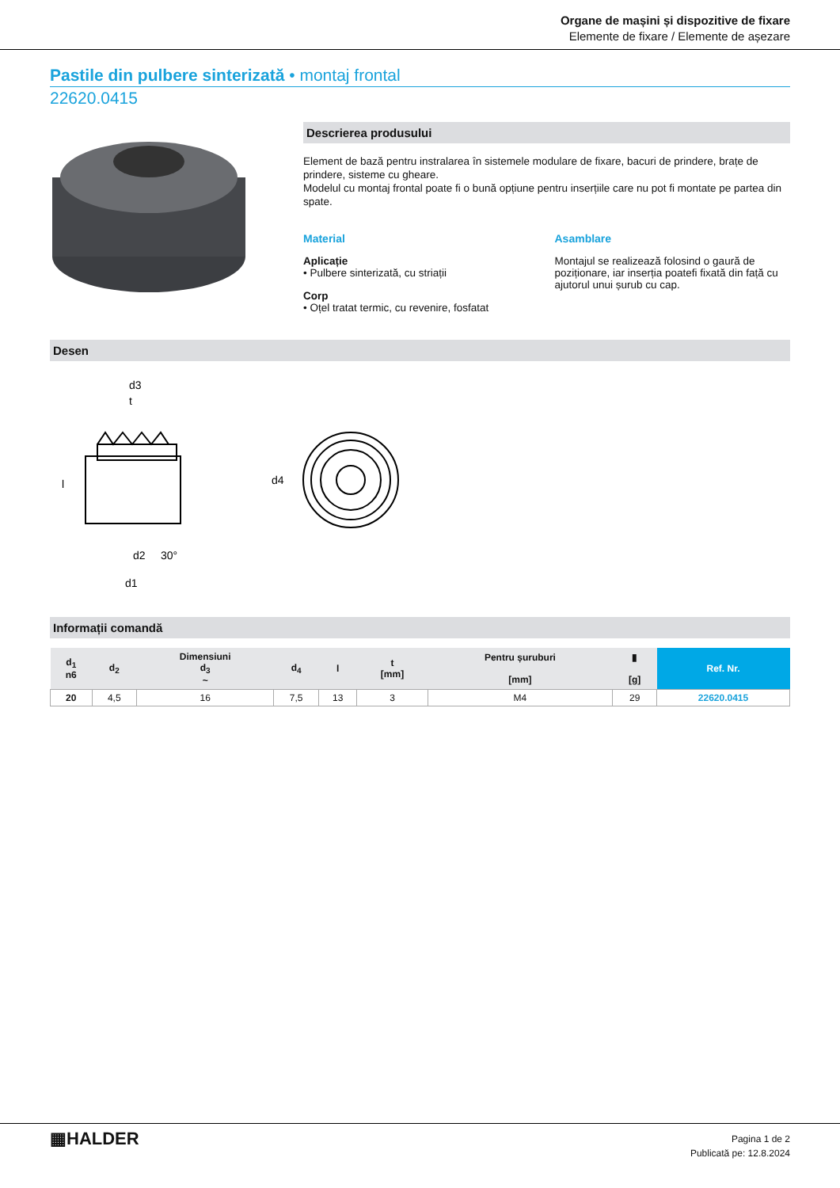Organe de mașini și dispozitive de fixare
Elemente de fixare / Elemente de așezare
Pastile din pulbere sinterizată • montaj frontal
22620.0415
Descrierea produsului
Element de bază pentru instralarea în sistemele modulare de fixare, bacuri de prindere, brațe de prindere, sisteme cu gheare.
Modelul cu montaj frontal poate fi o bună opțiune pentru inserțiile care nu pot fi montate pe partea din spate.
Material
Aplicație
• Pulbere sinterizată, cu striații
Corp
• Oțel tratat termic, cu revenire, fosfatat
Asamblare
Montajul se realizează folosind o gaură de poziționare, iar inserția poatefi fixată din față cu ajutorul unui șurub cu cap.
Desen
d3
t
l
d2
30°
d1
d4
Informații comandă
| d<sub>1</sub> n6 | d<sub>2</sub> | Dimensiuni d<sub>3</sub> ~ | d<sub>4</sub> | l | t [mm] | Pentru șuruburi [mm] | ▮ [g] | Ref. Nr. |
| --- | --- | --- | --- | --- | --- | --- | --- | --- |
| 20 | 4,5 | 16 | 7,5 | 13 | 3 | M4 | 29 | 22620.0415 |
▦HALDER
Pagina 1 de 2
Publicată pe: 12.8.2024